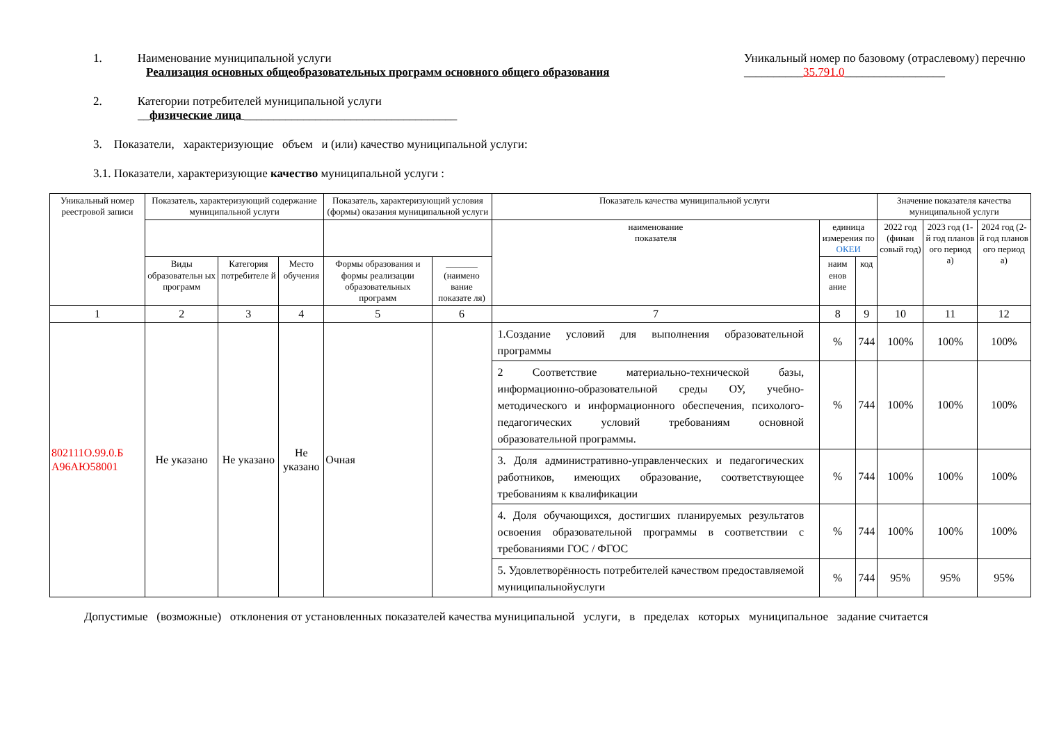1. Наименование муниципальной услуги
Реализация основных общеобразовательных программ основного общего образования
Уникальный номер по базовому (отраслевому) перечню
__________35.791.0_________________
2. Категории потребителей муниципальной услуги
__физические лица ____________________________________
3. Показатели, характеризующие объем и (или) качество муниципальной услуги:
3.1. Показатели, характеризующие качество муниципальной услуги :
| Уникальный номер реестровой записи | Показатель, характеризующий содержание муниципальной услуги | | | Показатель, характеризующий условия (формы) оказания муниципальной услуги | | Показатель качества муниципальной услуги | | | Значение показателя качества муниципальной услуги | | |
| --- | --- | --- | --- | --- | --- | --- | --- | --- | --- | --- | --- |
| | | | | | | наименование показателя | единица измерения по ОКЕИ | | 2022 год (финан совый год) | 2023 год (1-й год планов ого период а) | 2024 год (2-й год планов ого период а) |
| | Виды образовательн ых программ | Категория потребителе й | Место обучения | Формы образования и формы реализации образовательных программ | _______ (наимено вание показате ля) | | наим енов ание | код | | | |
| 1 | 2 | 3 | 4 | 5 | 6 | 7 | 8 | 9 | 10 | 11 | 12 |
| 802111О.99.0.Б А96АЮ58001 | Не указано | Не указано | Не указано | Очная | | 1.Создание условий для выполнения образовательной программы | % | 744 | 100% | 100% | 100% |
| | | | | | | 2 Соответствие материально-технической базы, информационно-образовательной среды ОУ, учебно- методического и информационного обеспечения, психолого- педагогических условий требованиям основной образовательной программы. | % | 744 | 100% | 100% | 100% |
| | | | | | | 3. Доля административно-управленческих и педагогических работников, имеющих образование, соответствующее требованиям к квалификации | % | 744 | 100% | 100% | 100% |
| | | | | | | 4. Доля обучающихся, достигших планируемых результатов освоения образовательной программы в соответствии с требованиями ГОС / ФГОС | % | 744 | 100% | 100% | 100% |
| | | | | | | 5. Удовлетворённость потребителей качеством предоставляемой муниципальнойуслуги | % | 744 | 95% | 95% | 95% |
Допустимые (возможные) отклонения от установленных показателей качества муниципальной услуги, в пределах которых муниципальное задание считается